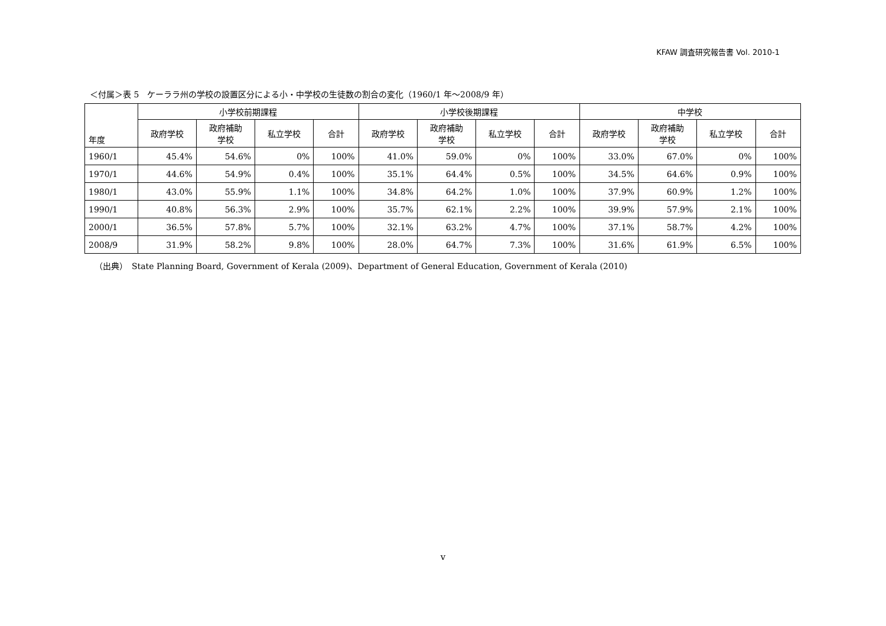KFAW 調査研究報告書 Vol. 2010-1
＜付属＞表 5　ケーララ州の学校の設置区分による小・中学校の生徒数の割合の変化（1960/1 年～2008/9 年）
| 年度 | 小学校前期課程 | | | | 小学校後期課程 | | | | 中学校 | | | |
| --- | --- | --- | --- | --- | --- | --- | --- | --- | --- | --- | --- | --- |
| | 政府学校 | 政府補助 学校 | 私立学校 | 合計 | 政府学校 | 政府補助 学校 | 私立学校 | 合計 | 政府学校 | 政府補助 学校 | 私立学校 | 合計 |
| 1960/1 | 45.4% | 54.6% | 0% | 100% | 41.0% | 59.0% | 0% | 100% | 33.0% | 67.0% | 0% | 100% |
| 1970/1 | 44.6% | 54.9% | 0.4% | 100% | 35.1% | 64.4% | 0.5% | 100% | 34.5% | 64.6% | 0.9% | 100% |
| 1980/1 | 43.0% | 55.9% | 1.1% | 100% | 34.8% | 64.2% | 1.0% | 100% | 37.9% | 60.9% | 1.2% | 100% |
| 1990/1 | 40.8% | 56.3% | 2.9% | 100% | 35.7% | 62.1% | 2.2% | 100% | 39.9% | 57.9% | 2.1% | 100% |
| 2000/1 | 36.5% | 57.8% | 5.7% | 100% | 32.1% | 63.2% | 4.7% | 100% | 37.1% | 58.7% | 4.2% | 100% |
| 2008/9 | 31.9% | 58.2% | 9.8% | 100% | 28.0% | 64.7% | 7.3% | 100% | 31.6% | 61.9% | 6.5% | 100% |
（出典）　State Planning Board, Government of Kerala (2009)、Department of General Education, Government of Kerala (2010)
v